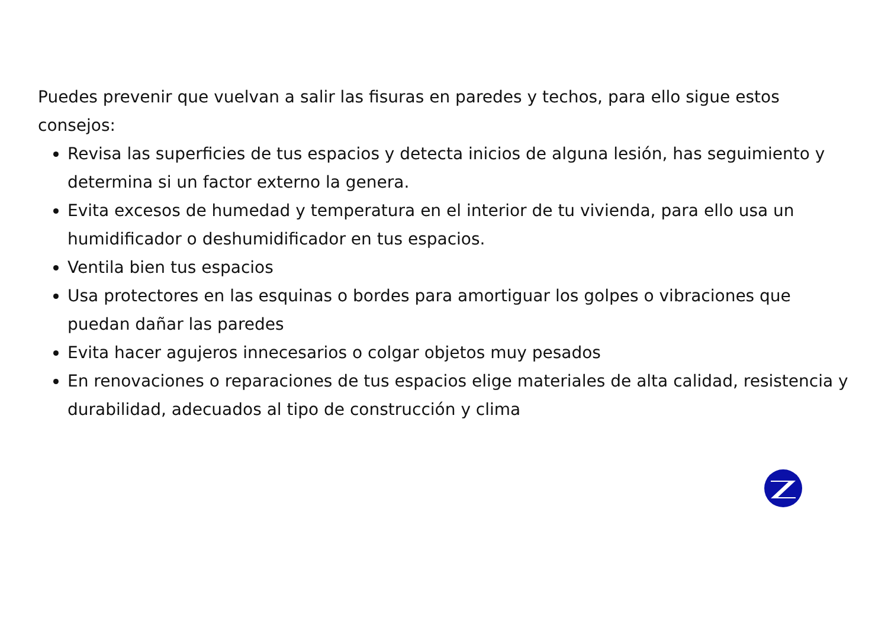Puedes prevenir que vuelvan a salir las fisuras en paredes y techos, para ello sigue estos consejos:
Revisa las superficies de tus espacios y detecta inicios de alguna lesión, has seguimiento y determina si un factor externo la genera.
Evita excesos de humedad y temperatura en el interior de tu vivienda, para ello usa un humidificador o deshumidificador en tus espacios.
Ventila bien tus espacios
Usa protectores en las esquinas o bordes para amortiguar los golpes o vibraciones que puedan dañar las paredes
Evita hacer agujeros innecesarios o colgar objetos muy pesados
En renovaciones o reparaciones de tus espacios elige materiales de alta calidad, resistencia y durabilidad, adecuados al tipo de construcción y clima